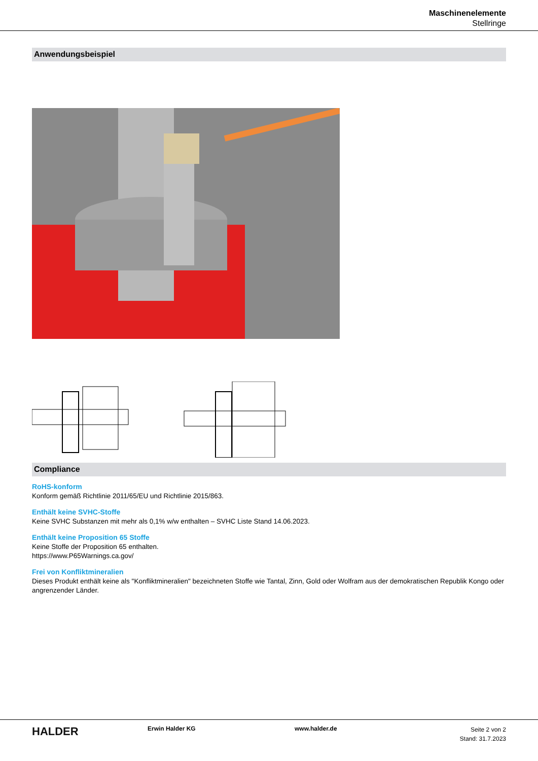Maschinenelemente
Stellringe
Anwendungsbeispiel
Compliance
RoHS-konform
Konform gemäß Richtlinie 2011/65/EU und Richtlinie 2015/863.
Enthält keine SVHC-Stoffe
Keine SVHC Substanzen mit mehr als 0,1% w/w enthalten – SVHC Liste Stand 14.06.2023.
Enthält keine Proposition 65 Stoffe
Keine Stoffe der Proposition 65 enthalten.
https://www.P65Warnings.ca.gov/
Frei von Konfliktmineralien
Dieses Produkt enthält keine als "Konfliktmineralien" bezeichneten Stoffe wie Tantal, Zinn, Gold oder Wolfram aus der demokratischen Republik Kongo oder angrenzender Länder.
HALDER
Erwin Halder KG www.halder.de
Seite 2 von 2
Stand: 31.7.2023